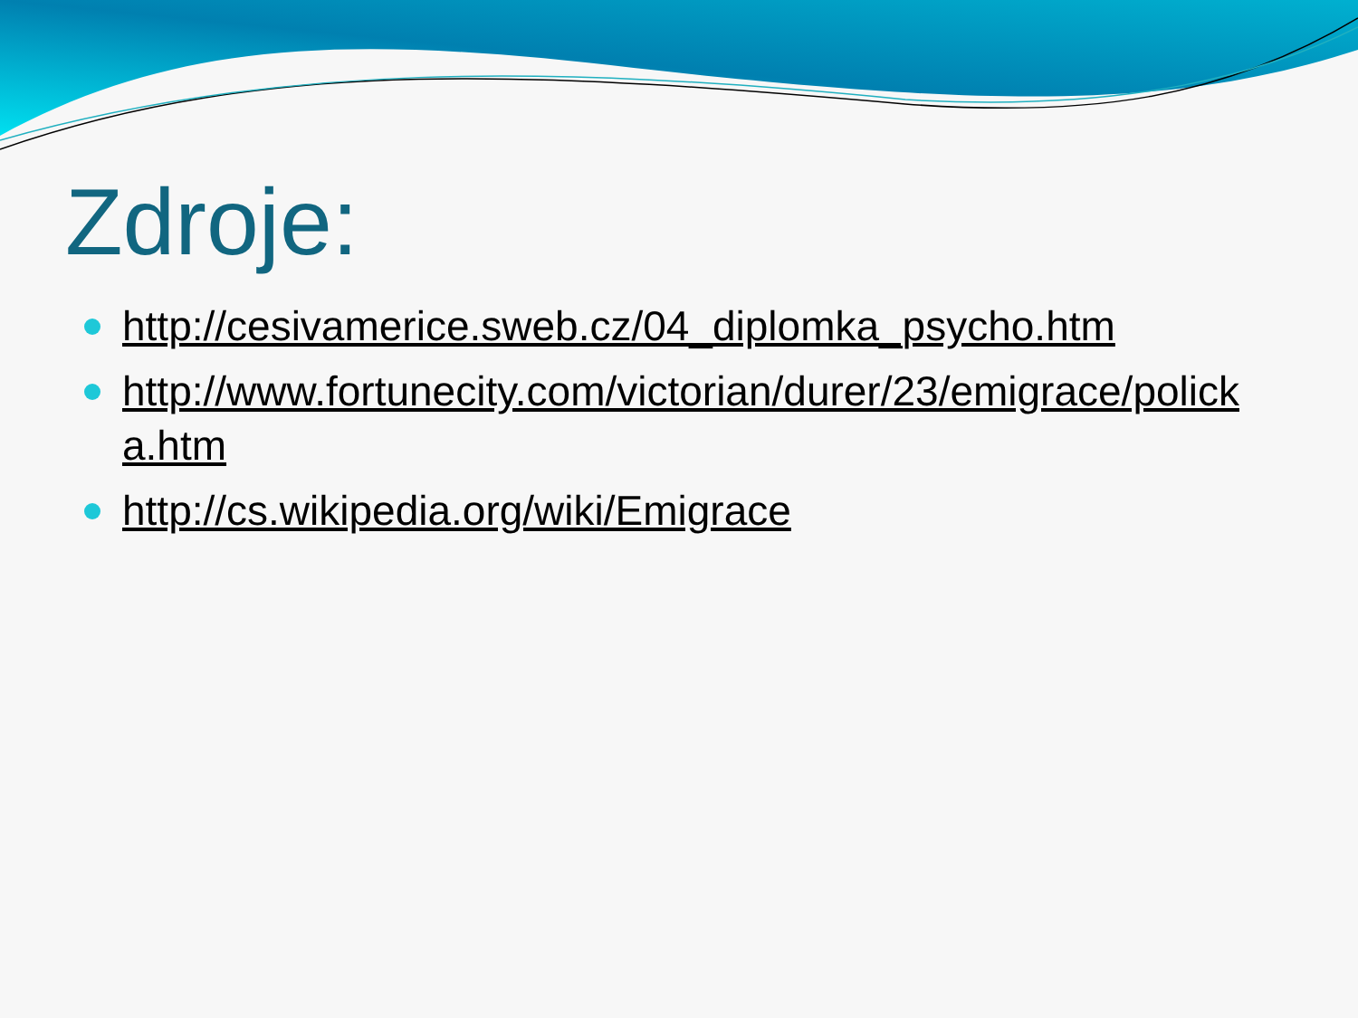Zdroje:
http://cesivamerice.sweb.cz/04_diplomka_psycho.htm
http://www.fortunecity.com/victorian/durer/23/emigrace/policka.htm
http://cs.wikipedia.org/wiki/Emigrace